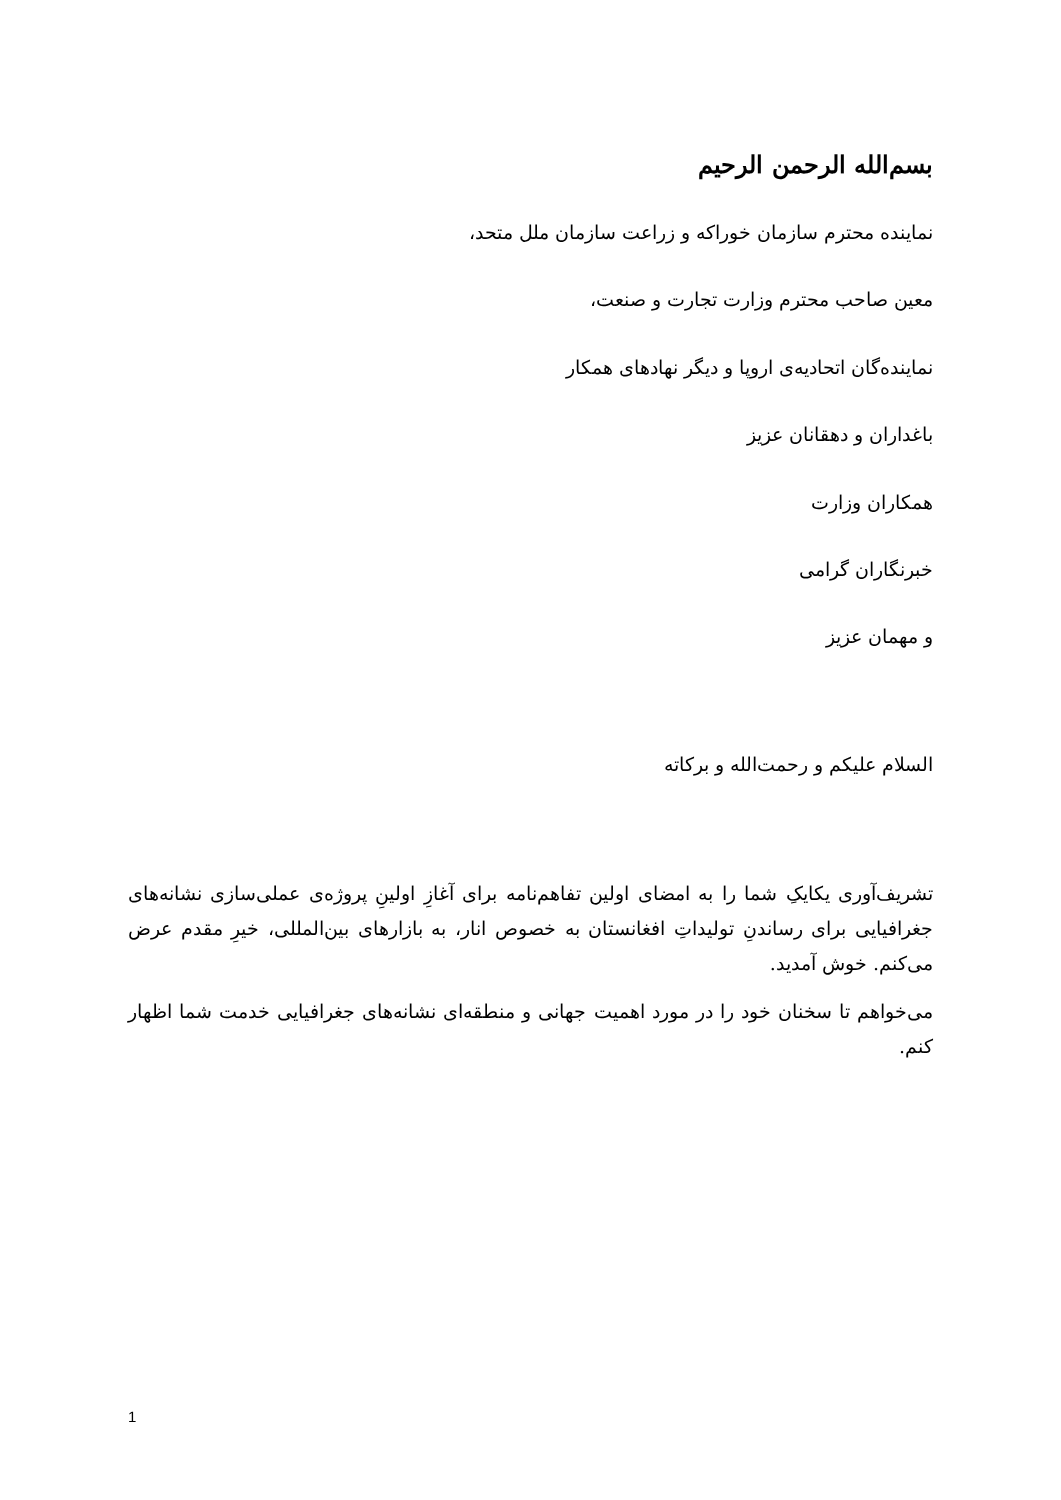بسم‌الله الرحمن الرحیم
نماینده محترم سازمان خوراکه و زراعت سازمان ملل متحد،
معین صاحب محترم وزارت تجارت و صنعت،
نماینده‌گان اتحادیه‌ی اروپا و دیگر نهادهای همکار
باغداران و دهقانان عزیز
همکاران وزارت
خبرنگاران گرامی
و مهمان عزیز
السلام علیکم و رحمت‌الله و برکاته
تشریف‌آوری یکایکِ شما را به امضای اولین تفاهم‌نامه برای آغازِ اولینِ پروژه‌ی عملی‌سازی نشانه‌های جغرافیایی برای رساندنِ تولیداتِ افغانستان به خصوص انار، به بازارهای بین‌المللی، خیرِ مقدم عرض می‌کنم. خوش آمدید.
می‌خواهم تا سخنان خود را در مورد اهمیت جهانی و منطقه‌ای نشانه‌های جغرافیایی خدمت شما اظهار کنم.
1